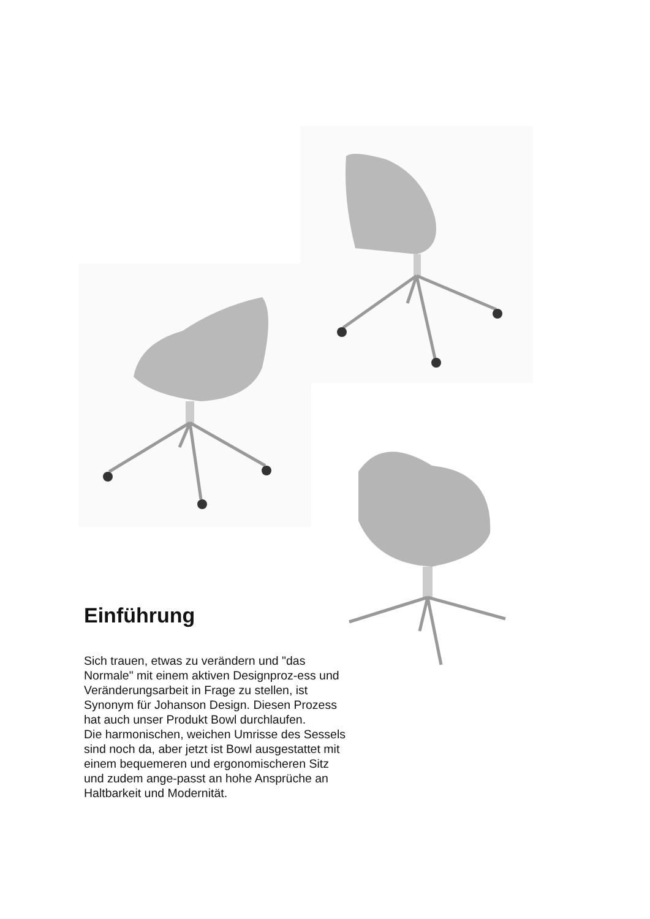Einführung
Sich trauen, etwas zu verändern und "das Normale" mit einem aktiven Designproz-ess und Veränderungsarbeit in Frage zu stellen, ist Synonym für Johanson Design. Diesen Prozess hat auch unser Produkt Bowl durchlaufen.
Die harmonischen, weichen Umrisse des Sessels sind noch da, aber jetzt ist Bowl ausgestattet mit einem bequemeren und ergonomischeren Sitz und zudem ange-passt an hohe Ansprüche an Haltbarkeit und Modernität.